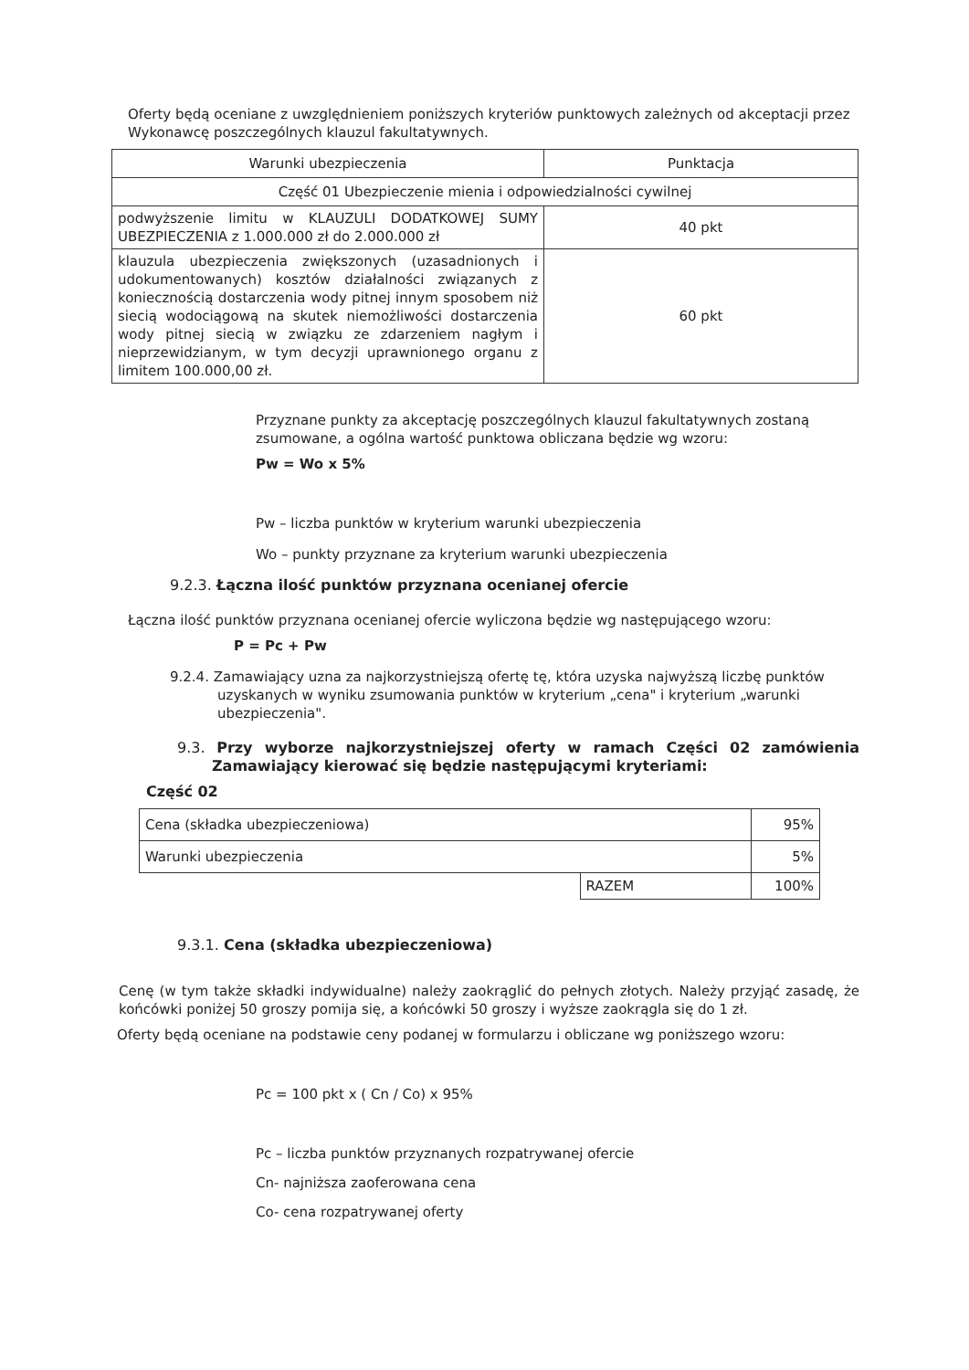Oferty będą oceniane z uwzględnieniem poniższych kryteriów punktowych zależnych od akceptacji przez Wykonawcę poszczególnych klauzul fakultatywnych.
| Warunki ubezpieczenia | Punktacja |
| Część 01 Ubezpieczenie mienia i odpowiedzialności cywilnej | |
| podwyższenie limitu w KLAUZULI DODATKOWEJ SUMY UBEZPIECZENIA z 1.000.000 zł do 2.000.000 zł | 40 pkt |
| klauzula ubezpieczenia zwiększonych (uzasadnionych i udokumentowanych) kosztów działalności związanych z koniecznością dostarczenia wody pitnej innym sposobem niż siecią wodociągową na skutek niemożliwości dostarczenia wody pitnej siecią w związku ze zdarzeniem nagłym i nieprzewidzianym, w tym decyzji uprawnionego organu z limitem 100.000,00 zł. | 60 pkt |
Przyznane punkty za akceptację poszczególnych klauzul fakultatywnych zostaną zsumowane, a ogólna wartość punktowa obliczana będzie wg wzoru:
Pw = Wo x 5%
Pw – liczba punktów w kryterium warunki ubezpieczenia
Wo – punkty przyznane za kryterium warunki ubezpieczenia
9.2.3. Łączna ilość punktów przyznana ocenianej ofercie
Łączna ilość punktów przyznana ocenianej ofercie wyliczona będzie wg następującego wzoru:
P = Pc + Pw
9.2.4. Zamawiający uzna za najkorzystniejszą ofertę tę, która uzyska najwyższą liczbę punktów uzyskanych w wyniku zsumowania punktów w kryterium „cena" i kryterium „warunki ubezpieczenia".
9.3. Przy wyborze najkorzystniejszej oferty w ramach Części 02 zamówienia Zamawiający kierować się będzie następującymi kryteriami:
Część 02
| Cena (składka ubezpieczeniowa) | | 95% |
| Warunki ubezpieczenia | | 5% |
| | RAZEM | 100% |
9.3.1. Cena (składka ubezpieczeniowa)
Cenę (w tym także składki indywidualne) należy zaokrąglić do pełnych złotych. Należy przyjąć zasadę, że końcówki poniżej 50 groszy pomija się, a końcówki 50 groszy i wyższe zaokrągla się do 1 zł.
Oferty będą oceniane na podstawie ceny podanej w formularzu i obliczane wg poniższego wzoru:
Pc = 100 pkt x ( Cn / Co) x 95%
Pc – liczba punktów przyznanych rozpatrywanej ofercie
Cn- najniższa zaoferowana cena
Co- cena rozpatrywanej oferty